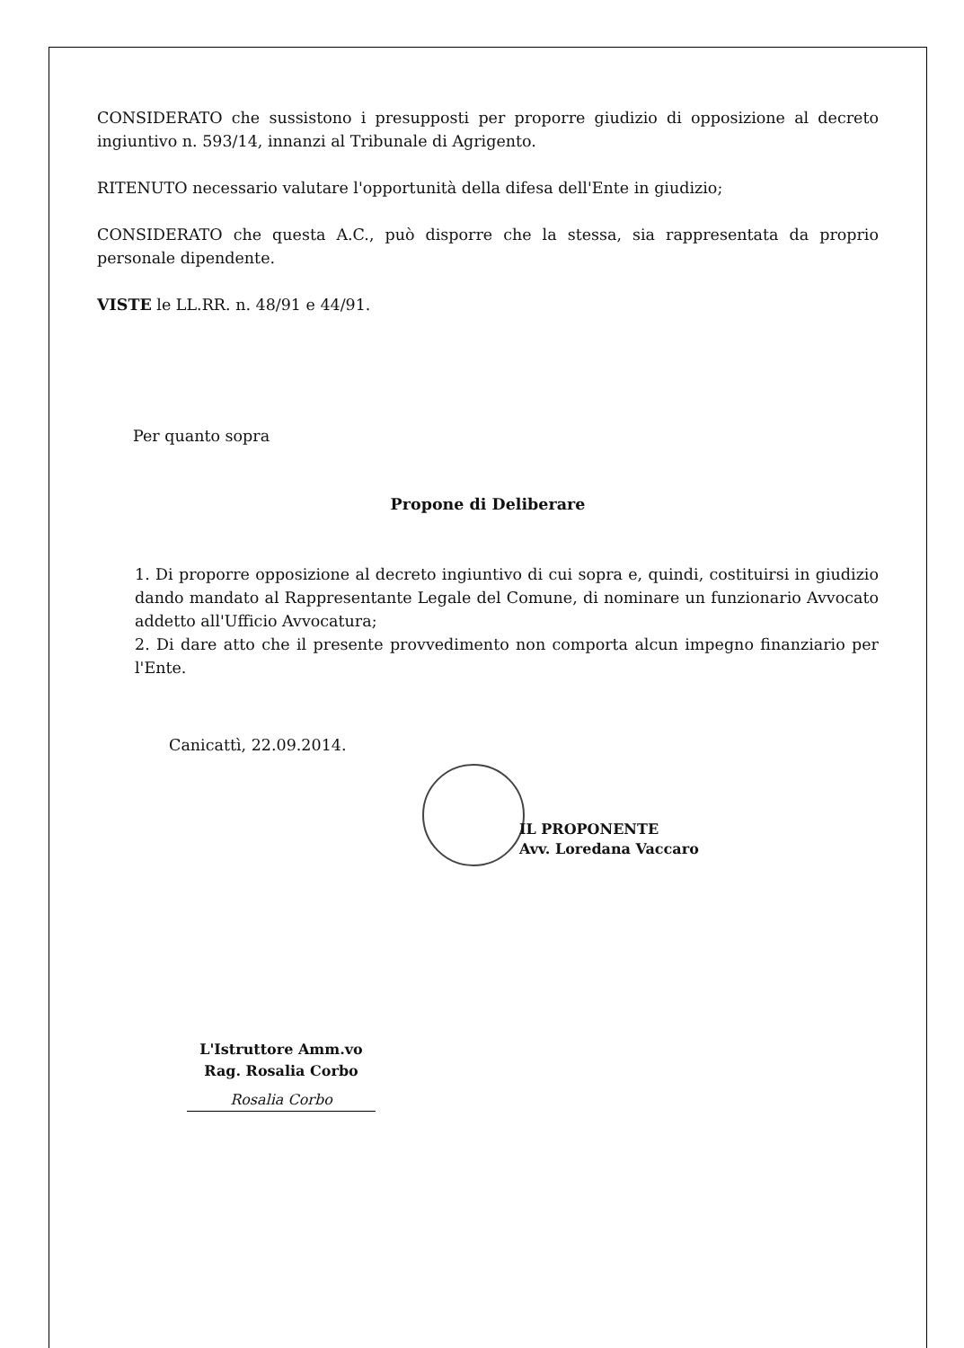CONSIDERATO che sussistono i presupposti per proporre giudizio di opposizione al decreto ingiuntivo n. 593/14, innanzi al Tribunale di Agrigento.
RITENUTO necessario valutare l'opportunità della difesa dell'Ente in giudizio;
CONSIDERATO che questa A.C., può disporre che la stessa, sia rappresentata da proprio personale dipendente.
VISTE le LL.RR. n. 48/91 e 44/91.
Per quanto sopra
Propone di Deliberare
1. Di proporre opposizione al decreto ingiuntivo di cui sopra e, quindi, costituirsi in giudizio dando mandato al Rappresentante Legale del Comune, di nominare un funzionario Avvocato addetto all'Ufficio Avvocatura;
2. Di dare atto che il presente provvedimento non comporta alcun impegno finanziario per l'Ente.
Canicattì, 22.09.2014.
IL PROPONENTE
Avv. Loredana Vaccaro
L'Istruttore Amm.vo
Rag. Rosalia Corbo
Rosalia Corbo